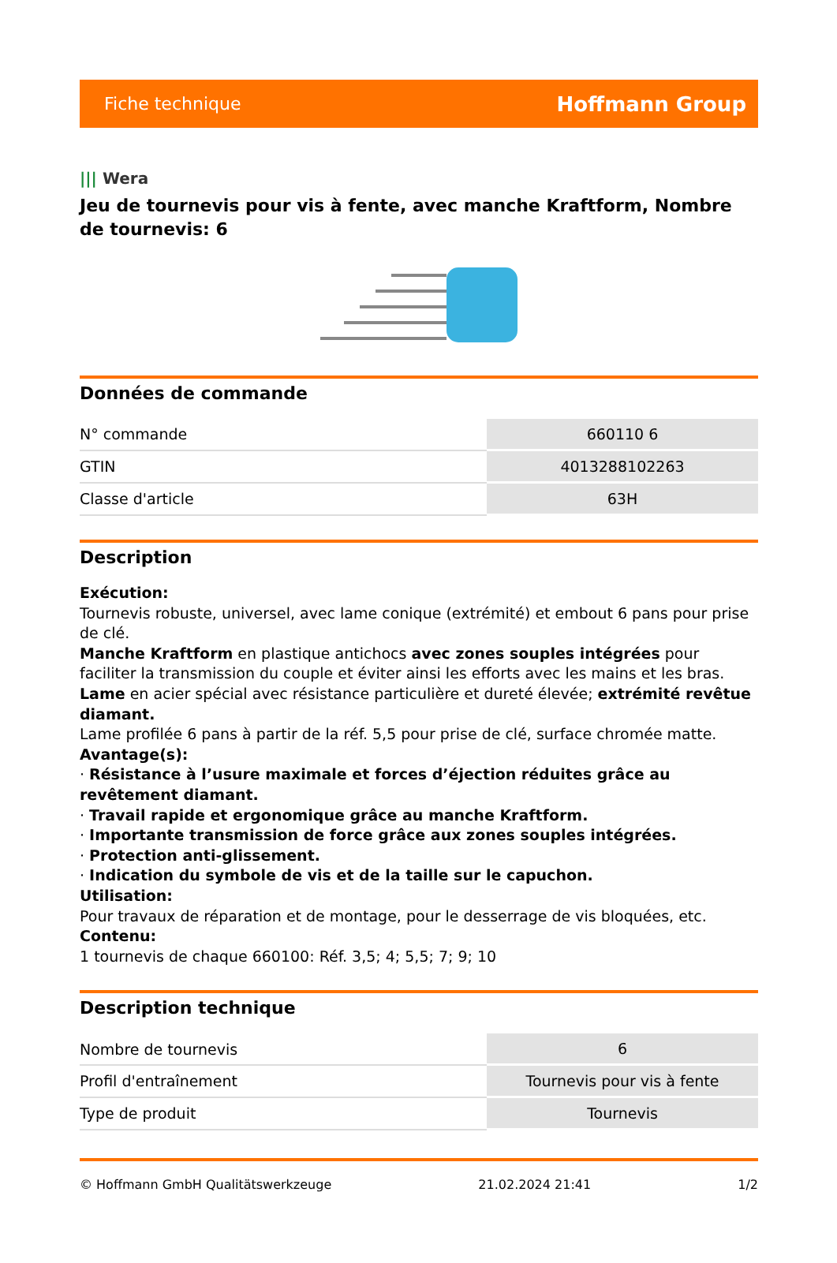Fiche technique
Hoffmann Group
||| Wera
Jeu de tournevis pour vis à fente, avec manche Kraftform, Nombre de tournevis: 6
Données de commande
| N° commande | 660110 6 |
| GTIN | 4013288102263 |
| Classe d'article | 63H |
Description
Exécution:
Tournevis robuste, universel, avec lame conique (extrémité) et embout 6 pans pour prise de clé.
Manche Kraftform en plastique antichocs avec zones souples intégrées pour faciliter la transmission du couple et éviter ainsi les efforts avec les mains et les bras.
Lame en acier spécial avec résistance particulière et dureté élevée; extrémité revêtue diamant.
Lame profilée 6 pans à partir de la réf. 5,5 pour prise de clé, surface chromée matte.
Avantage(s):
· Résistance à l’usure maximale et forces d’éjection réduites grâce au revêtement diamant.
· Travail rapide et ergonomique grâce au manche Kraftform.
· Importante transmission de force grâce aux zones souples intégrées.
· Protection anti-glissement.
· Indication du symbole de vis et de la taille sur le capuchon.
Utilisation:
Pour travaux de réparation et de montage, pour le desserrage de vis bloquées, etc.
Contenu:
1 tournevis de chaque 660100: Réf. 3,5; 4; 5,5; 7; 9; 10
Description technique
| Nombre de tournevis | 6 |
| Profil d'entraînement | Tournevis pour vis à fente |
| Type de produit | Tournevis |
© Hoffmann GmbH Qualitätswerkzeuge 21.02.2024 21:41 1/2